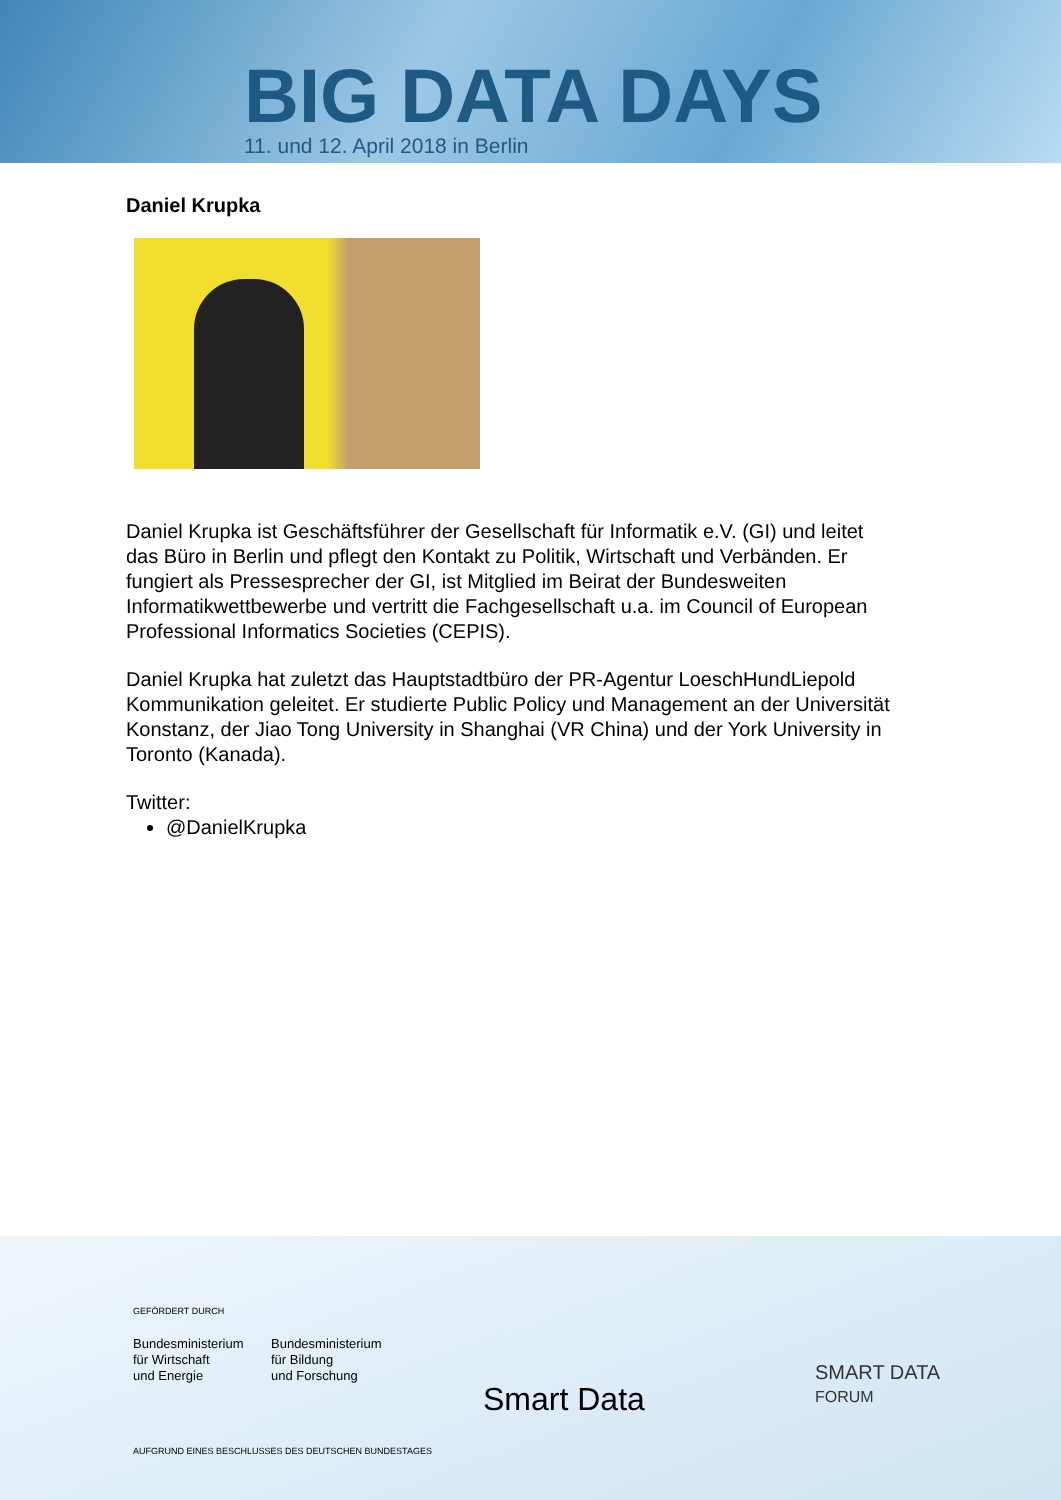BIG DATA DAYS
11. und 12. April 2018 in Berlin
Daniel Krupka
Daniel Krupka ist Geschäftsführer der Gesellschaft für Informatik e.V. (GI) und leitet das Büro in Berlin und pflegt den Kontakt zu Politik, Wirtschaft und Verbänden. Er fungiert als Pressesprecher der GI, ist Mitglied im Beirat der Bundesweiten Informatikwettbewerbe und vertritt die Fachgesellschaft u.a. im Council of European Professional Informatics Societies (CEPIS).
Daniel Krupka hat zuletzt das Hauptstadtbüro der PR-Agentur LoeschHundLiepold Kommunikation geleitet. Er studierte Public Policy und Management an der Universität Konstanz, der Jiao Tong University in Shanghai (VR China) und der York University in Toronto (Kanada).
Twitter:
@DanielKrupka
GEFÖRDERT DURCH
Bundesministerium
für Wirtschaft
und Energie
Bundesministerium
für Bildung
und Forschung
AUFGRUND EINES BESCHLUSSES DES DEUTSCHEN BUNDESTAGES
Smart Data
SMART DATA
FORUM